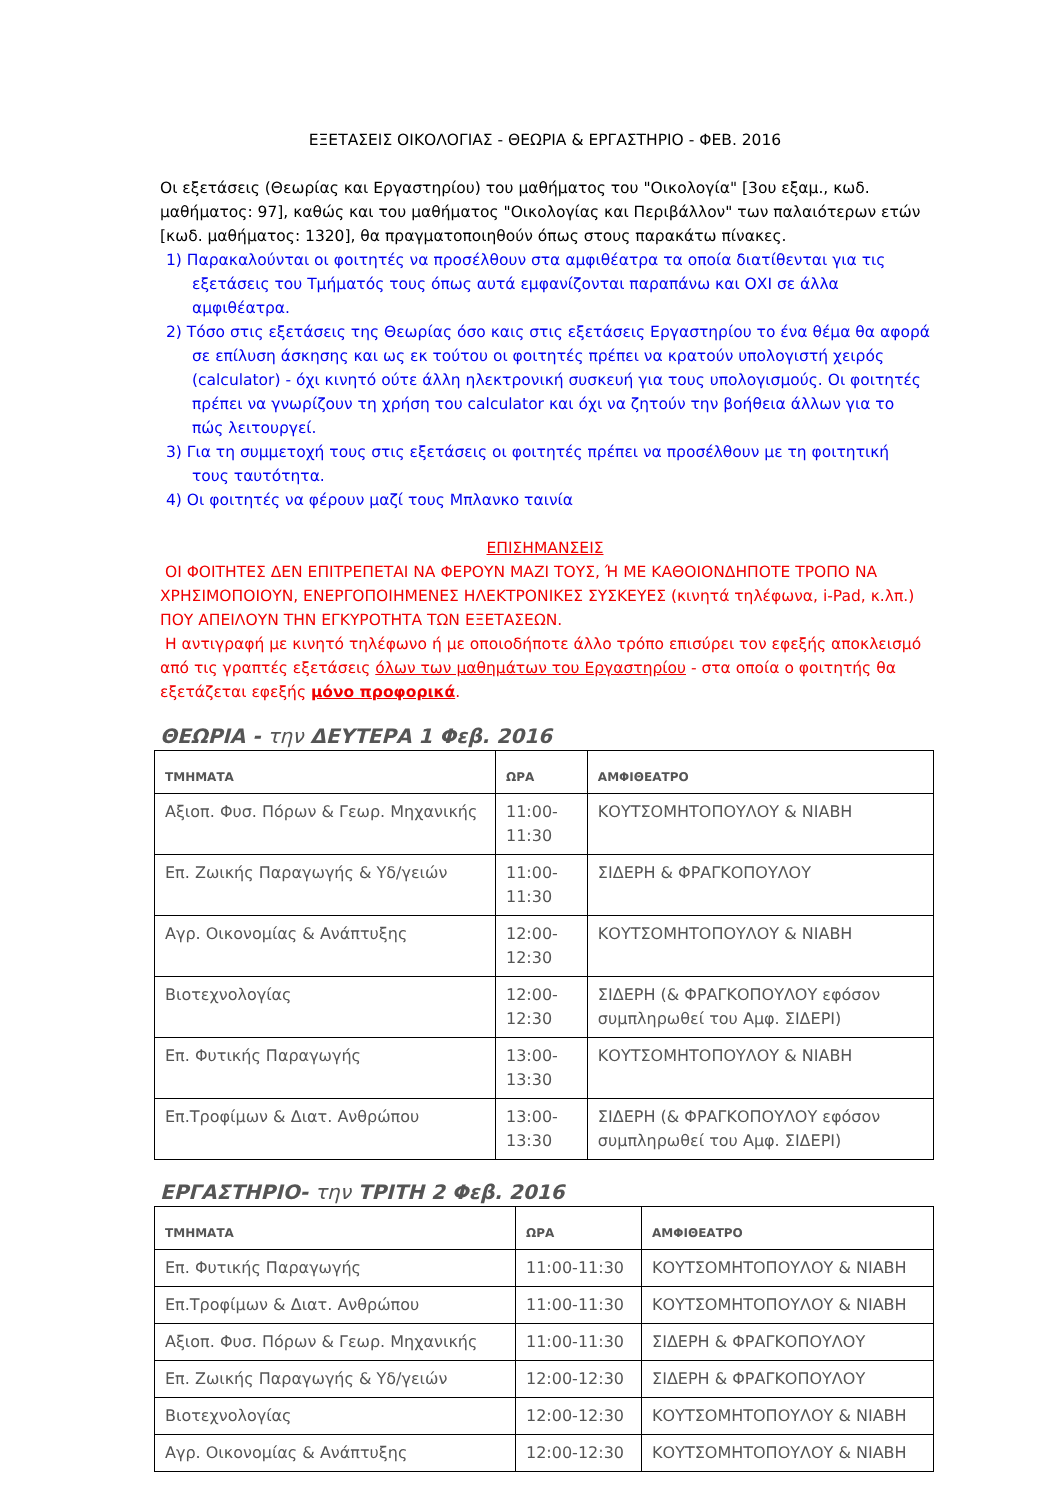ΕΞΕΤΑΣΕΙΣ ΟΙΚΟΛΟΓΙΑΣ - ΘΕΩΡΙΑ & ΕΡΓΑΣΤΗΡΙΟ - ΦΕΒ. 2016
Οι εξετάσεις (Θεωρίας και Εργαστηρίου) του μαθήματος του "Οικολογία" [3ου εξαμ., κωδ. μαθήματος: 97], καθώς και του μαθήματος "Οικολογίας και Περιβάλλον" των παλαιότερων ετών [κωδ. μαθήματος: 1320], θα πραγματοποιηθούν όπως στους παρακάτω πίνακες.
1) Παρακαλούνται οι φοιτητές να προσέλθουν στα αμφιθέατρα τα οποία διατίθενται για τις εξετάσεις του Τμήματός τους όπως αυτά εμφανίζονται παραπάνω και ΟΧΙ σε άλλα αμφιθέατρα.
2) Τόσο στις εξετάσεις της Θεωρίας όσο καις στις εξετάσεις Εργαστηρίου το ένα θέμα θα αφορά σε επίλυση άσκησης και ως εκ τούτου οι φοιτητές πρέπει να κρατούν υπολογιστή χειρός (calculator) - όχι κινητό ούτε άλλη ηλεκτρονική συσκευή για τους υπολογισμούς. Οι φοιτητές πρέπει να γνωρίζουν τη χρήση του calculator και όχι να ζητούν την βοήθεια άλλων για το πώς λειτουργεί.
3) Για τη συμμετοχή τους στις εξετάσεις οι φοιτητές πρέπει να προσέλθουν με τη φοιτητική τους ταυτότητα.
4) Οι φοιτητές να φέρουν μαζί τους Μπλανκο ταινία
ΕΠΙΣΗΜΑΝΣΕΙΣ
ΟΙ ΦΟΙΤΗΤΕΣ ΔΕΝ ΕΠΙΤΡΕΠΕΤΑΙ ΝΑ ΦΕΡΟΥΝ ΜΑΖΙ ΤΟΥΣ, Ή ΜΕ ΚΑΘΟΙΟΝΔΗΠΟΤΕ ΤΡΟΠΟ ΝΑ ΧΡΗΣΙΜΟΠΟΙΟΥΝ, ΕΝΕΡΓΟΠΟΙΗΜΕΝΕΣ ΗΛΕΚΤΡΟΝΙΚΕΣ ΣΥΣΚΕΥΕΣ (κινητά τηλέφωνα, i-Pad, κ.λπ.) ΠΟΥ ΑΠΕΙΛΟΥΝ ΤΗΝ ΕΓΚΥΡΟΤΗΤΑ ΤΩΝ ΕΞΕΤΑΣΕΩΝ.
Η αντιγραφή με κινητό τηλέφωνο ή με οποιοδήποτε άλλο τρόπο επισύρει τον εφεξής αποκλεισμό από τις γραπτές εξετάσεις όλων των μαθημάτων του Εργαστηρίου - στα οποία ο φοιτητής θα εξετάζεται εφεξής μόνο προφορικά.
ΘΕΩΡΙΑ - την ΔΕΥΤΕΡΑ 1 Φεβ. 2016
| ΤΜΗΜΑΤΑ | ΩΡΑ | ΑΜΦΙΘΕΑΤΡΟ |
| --- | --- | --- |
| Αξιοπ. Φυσ. Πόρων & Γεωρ. Μηχανικής | 11:00-11:30 | ΚΟΥΤΣΟΜΗΤΟΠΟΥΛΟΥ & ΝΙΑΒΗ |
| Επ. Ζωικής Παραγωγής & Υδ/γειών | 11:00-11:30 | ΣΙΔΕΡΗ & ΦΡΑΓΚΟΠΟΥΛΟΥ |
| Αγρ. Οικονομίας & Ανάπτυξης | 12:00-12:30 | ΚΟΥΤΣΟΜΗΤΟΠΟΥΛΟΥ & ΝΙΑΒΗ |
| Βιοτεχνολογίας | 12:00-12:30 | ΣΙΔΕΡΗ (& ΦΡΑΓΚΟΠΟΥΛΟΥ εφόσον συμπληρωθεί του Αμφ. ΣΙΔΕΡΙ) |
| Επ. Φυτικής Παραγωγής | 13:00-13:30 | ΚΟΥΤΣΟΜΗΤΟΠΟΥΛΟΥ & ΝΙΑΒΗ |
| Επ.Τροφίμων & Διατ. Ανθρώπου | 13:00-13:30 | ΣΙΔΕΡΗ (& ΦΡΑΓΚΟΠΟΥΛΟΥ εφόσον συμπληρωθεί του Αμφ. ΣΙΔΕΡΙ) |
ΕΡΓΑΣΤΗΡΙΟ- την ΤΡΙΤΗ 2 Φεβ. 2016
| ΤΜΗΜΑΤΑ | ΩΡΑ | ΑΜΦΙΘΕΑΤΡΟ |
| --- | --- | --- |
| Επ. Φυτικής Παραγωγής | 11:00-11:30 | ΚΟΥΤΣΟΜΗΤΟΠΟΥΛΟΥ & ΝΙΑΒΗ |
| Επ.Τροφίμων & Διατ. Ανθρώπου | 11:00-11:30 | ΚΟΥΤΣΟΜΗΤΟΠΟΥΛΟΥ & ΝΙΑΒΗ |
| Αξιοπ. Φυσ. Πόρων & Γεωρ. Μηχανικής | 11:00-11:30 | ΣΙΔΕΡΗ & ΦΡΑΓΚΟΠΟΥΛΟΥ |
| Επ. Ζωικής Παραγωγής & Υδ/γειών | 12:00-12:30 | ΣΙΔΕΡΗ & ΦΡΑΓΚΟΠΟΥΛΟΥ |
| Βιοτεχνολογίας | 12:00-12:30 | ΚΟΥΤΣΟΜΗΤΟΠΟΥΛΟΥ & ΝΙΑΒΗ |
| Αγρ. Οικονομίας & Ανάπτυξης | 12:00-12:30 | ΚΟΥΤΣΟΜΗΤΟΠΟΥΛΟΥ & ΝΙΑΒΗ |